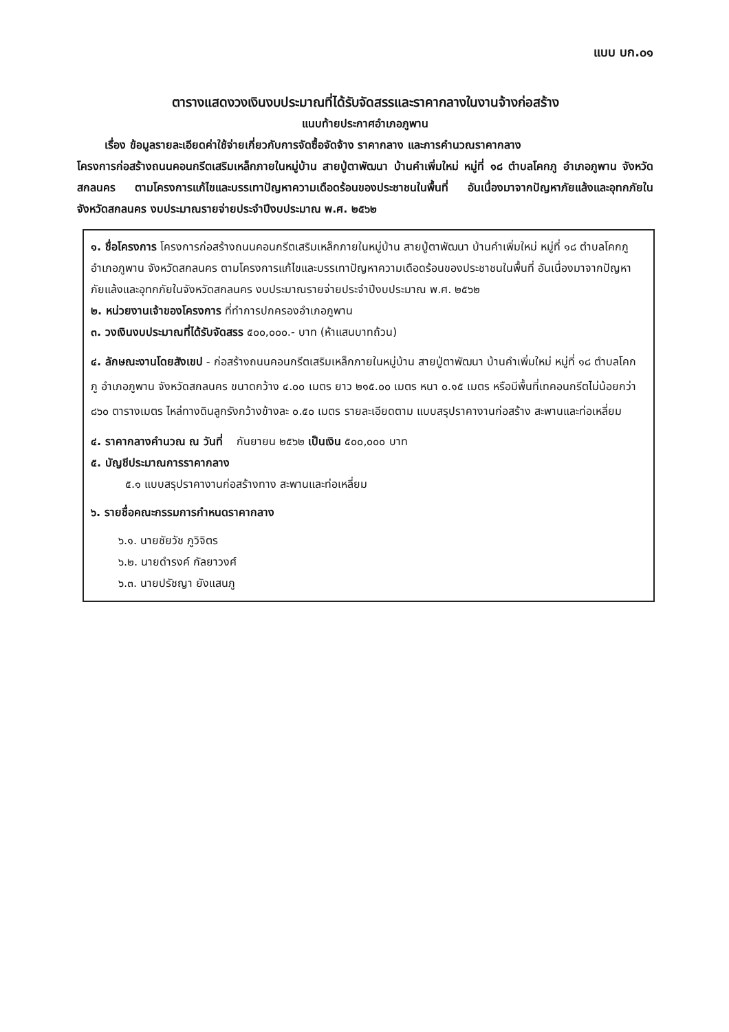แบบ บก.๐๑
ตารางแสดงวงเงินงบประมาณที่ได้รับจัดสรรและราคากลางในงานจ้างก่อสร้าง
แนบท้ายประกาศอำเภอภูพาน
เรื่อง ข้อมูลรายละเอียดค่าใช้จ่ายเกี่ยวกับการจัดซื้อจัดจ้าง ราคากลาง และการคำนวณราคากลาง
โครงการก่อสร้างถนนคอนกรีตเสริมเหล็กภายในหมู่บ้าน สายปู่ตาพัฒนา บ้านคำเพิ่มใหม่ หมู่ที่ ๑๘ ตำบลโคกภู อำเภอภูพาน จังหวัดสกลนคร ตามโครงการแก้ไขและบรรเทาปัญหาความเดือดร้อนของประชาชนในพื้นที่ อันเนื่องมาจากปัญหาภัยแล้งและอุทกภัยในจังหวัดสกลนคร งบประมาณรายจ่ายประจำปีงบประมาณ พ.ศ. ๒๕๖๒
๑. ชื่อโครงการ โครงการก่อสร้างถนนคอนกรีตเสริมเหล็กภายในหมู่บ้าน สายปู่ตาพัฒนา บ้านคำเพิ่มใหม่ หมู่ที่ ๑๘ ตำบลโคกภู อำเภอภูพาน จังหวัดสกลนคร ตามโครงการแก้ไขและบรรเทาปัญหาความเดือดร้อนของประชาชนในพื้นที่ อันเนื่องมาจากปัญหาภัยแล้งและอุทกภัยในจังหวัดสกลนคร งบประมาณรายจ่ายประจำปีงบประมาณ พ.ศ. ๒๕๖๒
๒. หน่วยงานเจ้าของโครงการ ที่ทำการปกครองอำเภอภูพาน
๓. วงเงินงบประมาณที่ได้รับจัดสรร ๕๐๐,๐๐๐.- บาท (ห้าแสนบาทถ้วน)
๔. ลักษณะงานโดยสังเขป - ก่อสร้างถนนคอนกรีตเสริมเหล็กภายในหมู่บ้าน สายปู่ตาพัฒนา บ้านคำเพิ่มใหม่ หมู่ที่ ๑๘ ตำบลโคกภู อำเภอภูพาน จังหวัดสกลนคร ขนาดกว้าง ๔.๐๐ เมตร ยาว ๒๑๕.๐๐ เมตร หนา ๐.๑๕ เมตร หรือมีพื้นที่เทคอนกรีตไม่น้อยกว่า ๘๖๐ ตารางเมตร ไหล่ทางดินลูกรังกว้างข้างละ ๐.๕๐ เมตร รายละเอียดตาม แบบสรุปราคางานก่อสร้าง สะพานและท่อเหลี่ยม
๔. ราคากลางคำนวณ ณ วันที่ กันยายน ๒๕๖๒ เป็นเงิน ๕๐๐,๐๐๐ บาท
๕. บัญชีประมาณการราคากลาง
๕.๑ แบบสรุปราคางานก่อสร้างทาง สะพานและท่อเหลี่ยม
๖. รายชื่อคณะกรรมการกำหนดราคากลาง
๖.๑. นายชัยวัช ภูวิจิตร
๖.๒. นายดำรงค์ กัลยาวงศ์
๖.๓. นายปรัชญา ยังแสนภู